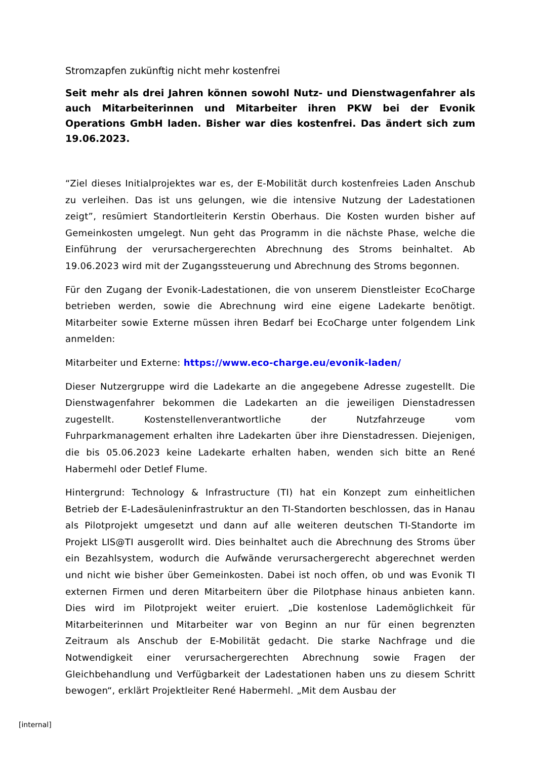Stromzapfen zukünftig nicht mehr kostenfrei
Seit mehr als drei Jahren können sowohl Nutz- und Dienstwagenfahrer als auch Mitarbeiterinnen und Mitarbeiter ihren PKW bei der Evonik Operations GmbH laden. Bisher war dies kostenfrei. Das ändert sich zum 19.06.2023.
“Ziel dieses Initialprojektes war es, der E-Mobilität durch kostenfreies Laden Anschub zu verleihen. Das ist uns gelungen, wie die intensive Nutzung der Ladestationen zeigt”, resümiert Standortleiterin Kerstin Oberhaus. Die Kosten wurden bisher auf Gemeinkosten umgelegt. Nun geht das Programm in die nächste Phase, welche die Einführung der verursachergerechten Abrechnung des Stroms beinhaltet. Ab 19.06.2023 wird mit der Zugangssteuerung und Abrechnung des Stroms begonnen.
Für den Zugang der Evonik-Ladestationen, die von unserem Dienstleister EcoCharge betrieben werden, sowie die Abrechnung wird eine eigene Ladekarte benötigt. Mitarbeiter sowie Externe müssen ihren Bedarf bei EcoCharge unter folgendem Link anmelden:
Mitarbeiter und Externe: https://www.eco-charge.eu/evonik-laden/
Dieser Nutzergruppe wird die Ladekarte an die angegebene Adresse zugestellt. Die Dienstwagenfahrer bekommen die Ladekarten an die jeweiligen Dienstadressen zugestellt. Kostenstellenverantwortliche der Nutzfahrzeuge vom Fuhrparkmanagement erhalten ihre Ladekarten über ihre Dienstadressen. Diejenigen, die bis 05.06.2023 keine Ladekarte erhalten haben, wenden sich bitte an René Habermehl oder Detlef Flume.
Hintergrund: Technology & Infrastructure (TI) hat ein Konzept zum einheitlichen Betrieb der E-Ladesäuleninfrastruktur an den TI-Standorten beschlossen, das in Hanau als Pilotprojekt umgesetzt und dann auf alle weiteren deutschen TI-Standorte im Projekt LIS@TI ausgerollt wird. Dies beinhaltet auch die Abrechnung des Stroms über ein Bezahlsystem, wodurch die Aufwände verursachergerecht abgerechnet werden und nicht wie bisher über Gemeinkosten. Dabei ist noch offen, ob und was Evonik TI externen Firmen und deren Mitarbeitern über die Pilotphase hinaus anbieten kann. Dies wird im Pilotprojekt weiter eruiert. „Die kostenlose Lademöglichkeit für Mitarbeiterinnen und Mitarbeiter war von Beginn an nur für einen begrenzten Zeitraum als Anschub der E-Mobilität gedacht. Die starke Nachfrage und die Notwendigkeit einer verursachergerechten Abrechnung sowie Fragen der Gleichbehandlung und Verfügbarkeit der Ladestationen haben uns zu diesem Schritt bewogen“, erklärt Projektleiter René Habermehl. „Mit dem Ausbau der
[internal]